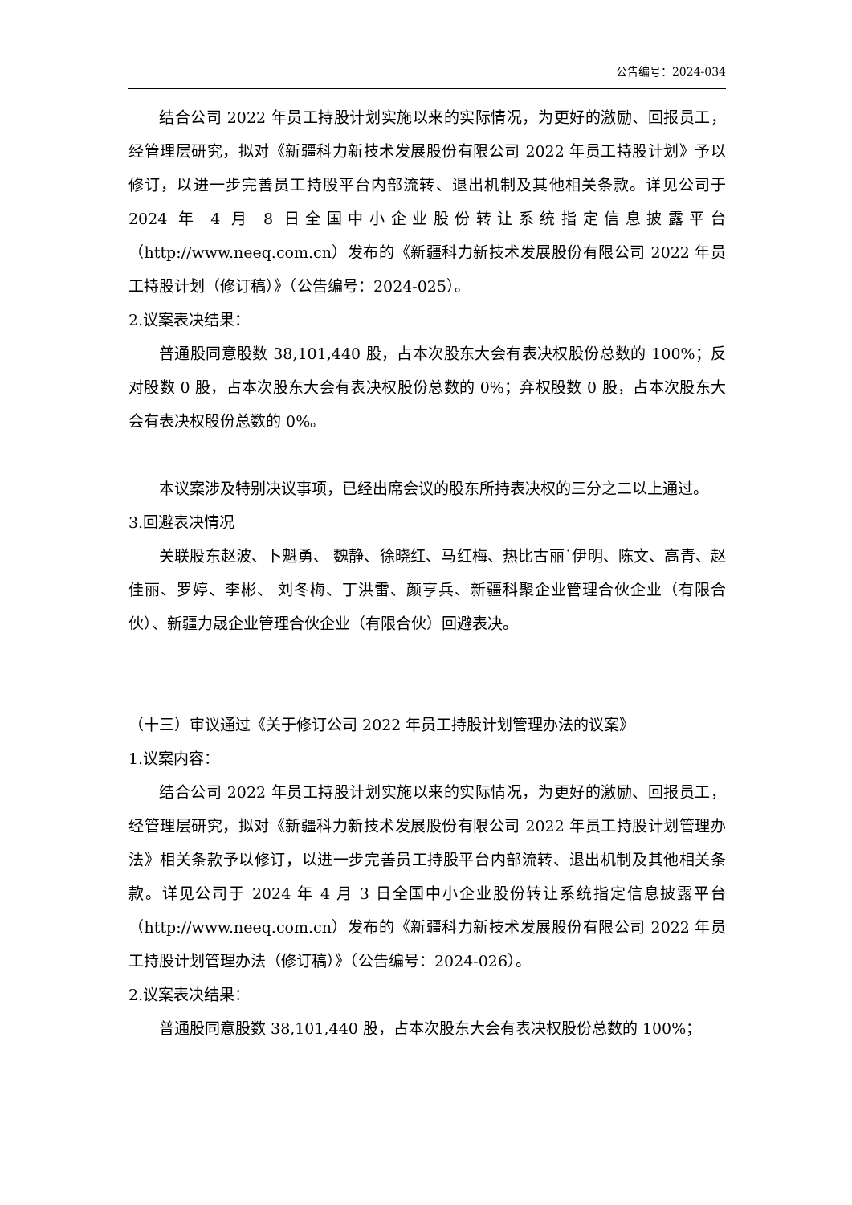公告编号：2024-034
结合公司 2022 年员工持股计划实施以来的实际情况，为更好的激励、回报员工，经管理层研究，拟对《新疆科力新技术发展股份有限公司 2022 年员工持股计划》予以修订，以进一步完善员工持股平台内部流转、退出机制及其他相关条款。详见公司于 2024 年 4 月 8 日全国中小企业股份转让系统指定信息披露平台（http://www.neeq.com.cn）发布的《新疆科力新技术发展股份有限公司 2022 年员工持股计划（修订稿）》（公告编号：2024-025）。
2.议案表决结果：
普通股同意股数 38,101,440 股，占本次股东大会有表决权股份总数的 100%；反对股数 0 股，占本次股东大会有表决权股份总数的 0%；弃权股数 0 股，占本次股东大会有表决权股份总数的 0%。
本议案涉及特别决议事项，已经出席会议的股东所持表决权的三分之二以上通过。
3.回避表决情况
关联股东赵波、卜魁勇、 魏静、徐晓红、马红梅、热比古丽˙伊明、陈文、高青、赵佳丽、罗婷、李彬、 刘冬梅、丁洪雷、颜亨兵、新疆科聚企业管理合伙企业（有限合伙）、新疆力晟企业管理合伙企业（有限合伙）回避表决。
（十三）审议通过《关于修订公司 2022 年员工持股计划管理办法的议案》
1.议案内容：
结合公司 2022 年员工持股计划实施以来的实际情况，为更好的激励、回报员工，经管理层研究，拟对《新疆科力新技术发展股份有限公司 2022 年员工持股计划管理办法》相关条款予以修订，以进一步完善员工持股平台内部流转、退出机制及其他相关条款。详见公司于 2024 年 4 月 3 日全国中小企业股份转让系统指定信息披露平台（http://www.neeq.com.cn）发布的《新疆科力新技术发展股份有限公司 2022 年员工持股计划管理办法（修订稿）》（公告编号：2024-026）。
2.议案表决结果：
普通股同意股数 38,101,440 股，占本次股东大会有表决权股份总数的 100%；